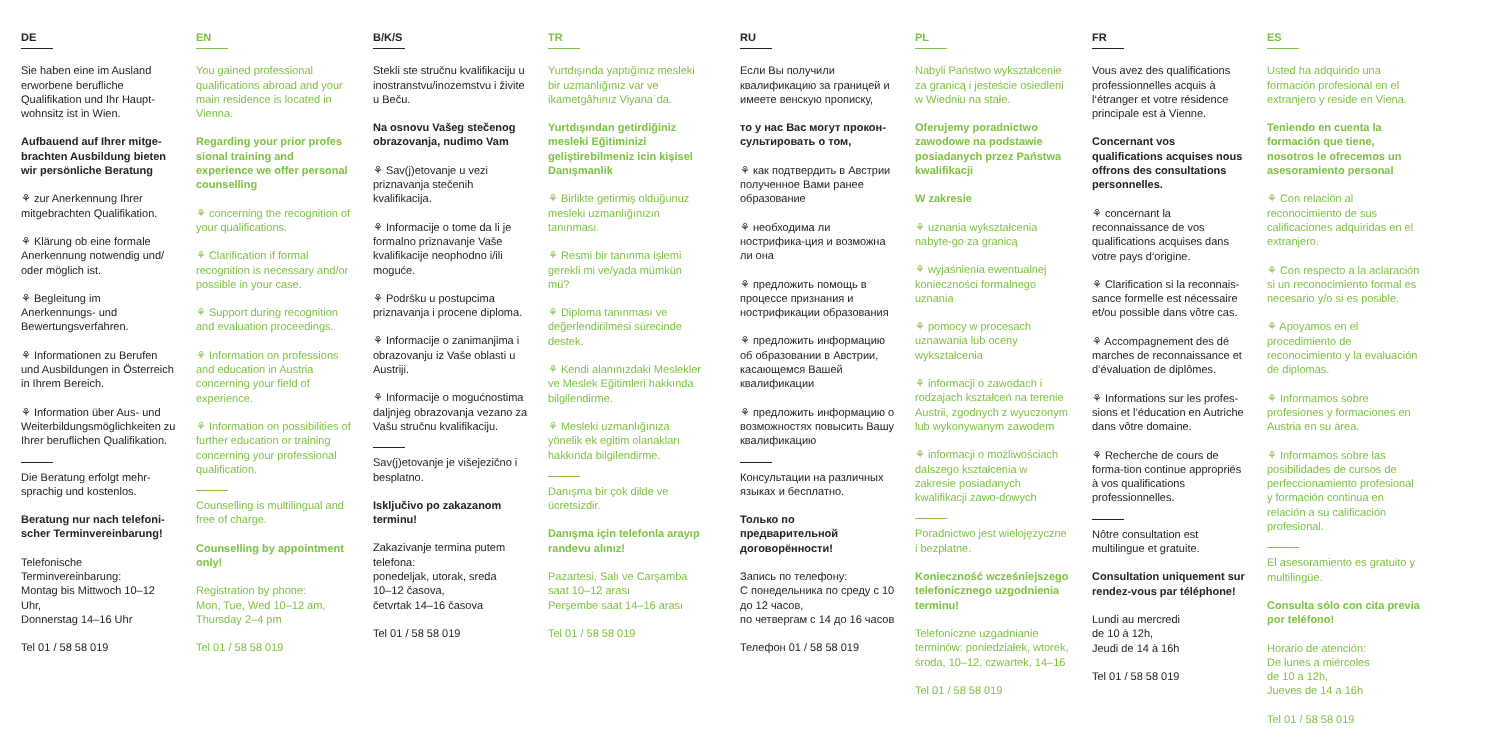DE
Sie haben eine im Ausland erworbene berufliche Qualifikation und Ihr Haupt-wohnsitz ist in Wien.
Aufbauend auf Ihrer mitge-brachten Ausbildung bieten wir persönliche Beratung
⚘ zur Anerkennung Ihrer mitgebrachten Qualifikation.
⚘ Klärung ob eine formale Anerkennung notwendig und/ oder möglich ist.
⚘ Begleitung im Anerkennungs- und Bewertungsverfahren.
⚘ Informationen zu Berufen und Ausbildungen in Österreich in Ihrem Bereich.
⚘ Information über Aus- und Weiterbildungsmöglichkeiten zu Ihrer beruflichen Qualifikation.
Die Beratung erfolgt mehr-sprachig und kostenlos.
Beratung nur nach telefoni-scher Terminvereinbarung!
Telefonische Terminvereinbarung:
Montag bis Mittwoch 10–12 Uhr,
Donnerstag 14–16 Uhr
Tel 01 / 58 58 019
EN
You gained professional qualifications abroad and your main residence is located in Vienna.
Regarding your prior profes sional training and experience we offer personal counselling
⚘ concerning the recognition of your qualifications.
⚘ Clarification if formal recognition is necessary and/or possible in your case.
⚘ Support during recognition and evaluation proceedings.
⚘ Information on professions and education in Austria concerning your field of experience.
⚘ Information on possibilities of further education or training concerning your professional qualification.
Counselling is multilingual and free of charge.
Counselling by appointment only!
Registration by phone:
Mon, Tue, Wed 10–12 am,
Thursday 2–4 pm
Tel 01 / 58 58 019
B/K/S
Stekli ste stručnu kvalifikaciju u inostranstvu/inozemstvu i živite u Beču.
Na osnovu Vašeg stečenog obrazovanja, nudimo Vam
⚘ Sav(j)etovanje u vezi priznavanja stečenih kvalifikacija.
⚘ Informacije o tome da li je formalno priznavanje Vaše kvalifikacije neophodno i/ili moguće.
⚘ Podršku u postupcima priznavanja i procene diploma.
⚘ Informacije o zanimanjima i obrazovanju iz Vaše oblasti u Austriji.
⚘ Informacije o mogućnostima daljnjeg obrazovanja vezano za Vašu stručnu kvalifikaciju.
Sav(j)etovanje je višejezično i besplatno.
Isključivo po zakazanom terminu!
Zakazivanje termina putem telefona:
ponedeljak, utorak, sreda
10–12 časova,
četvrtak 14–16 časova
Tel 01 / 58 58 019
TR
Yurtdışında yaptığınız mesleki bir uzmanlığınız var ve ikametgâhınız Viyana´da.
Yurtdışından getirdiğiniz mesleki Eğitiminizi geliştirebilmeniz icin kişisel Danışmanlik
⚘ Birlikte getirmiş olduğunuz mesleki uzmanlığınızın tanınması.
⚘ Resmi bir tanınma işlemi gerekli mi ve/yada mümkün mü?
⚘ Diploma tanınması ve değerlendirilmesi sürecinde destek.
⚘ Kendi alanınızdaki Meslekler ve Meslek Eğitimleri hakkında bilgilendirme.
⚘ Mesleki uzmanlığınıza yönelik ek egitim olanakları hakkında bilgilendirme.
Danışma bir çok dilde ve ücretsizdir.
Danışma için telefonla arayıp randevu alınız!
Pazartesi, Salı ve Carşamba saat 10–12 arası
Perşembe saat 14–16 arası
Tel 01 / 58 58 019
RU
Если Вы получили квалификацию за границей и имеете венскую прописку,
то у нас Вас могут прокон-сультировать о том,
⚘ как подтвердить в Австрии полученное Вами ранее образование
⚘ необходима ли нострифика-ция и возможна ли она
⚘ предложить помощь в процессе признания и нострификации образования
⚘ предложить информацию об образовании в Австрии, касающемся Вашей квалификации
⚘ предложить информацию о возможностях повысить Вашу квалификацию
Консультации на различных языках и бесплатно.
Только по предварительной договорённости!
Запись по телефону:
С понедельника по среду с 10 до 12 часов,
по четвергам с 14 до 16 часов
Телефон 01 / 58 58 019
PL
Nabyli Państwo wykształcenie za granicą i jesteście osiedleni w Wiedniu na stałe.
Oferujemy poradnictwo zawodowe na podstawie posiadanych przez Państwa kwalifikacji
W zakresie
⚘ uznania wykształcenia nabyte-go za granicą
⚘ wyjaśnienia ewentualnej konieczności formalnego uznania
⚘ pomocy w procesach uznawania lub oceny wykształcenia
⚘ informacji o zawodach i rodzajach kształceń na terenie Austrii, zgodnych z wyuczonym lub wykonywanym zawodem
⚘ informacji o możliwościach dalszego kształcenia w zakresie posiadanych kwalifikacji zawo-dowych
Poradnictwo jest wielojęzyczne i bezpłatne.
Konieczność wcześniejszego telefonicznego uzgodnienia terminu!
Telefoniczne uzgadnianie terminów: poniedziałek, wtorek, środa, 10–12, czwartek, 14–16
Tel 01 / 58 58 019
FR
Vous avez des qualifications professionnelles acquis à l‘étranger et votre résidence principale est à Vienne.
Concernant vos qualifications acquises nous offrons des consultations personnelles.
⚘ concernant la reconnaissance de vos qualifications acquises dans votre pays d‘origine.
⚘ Clarification si la reconnais-sance formelle est nécessaire et/ou possible dans vôtre cas.
⚘ Accompagnement des dé marches de reconnaissance et d’évaluation de diplômes.
⚘ Informations sur les profes-sions et l’éducation en Autriche dans vôtre domaine.
⚘ Recherche de cours de forma-tion continue appropriés à vos qualifications professionnelles.
Nôtre consultation est multilingue et gratuite.
Consultation uniquement sur rendez-vous par téléphone!
Lundi au mercredi
de 10 à 12h,
Jeudi de 14 à 16h
Tel 01 / 58 58 019
ES
Usted ha adquirido una formación profesional en el extranjero y reside en Viena.
Teniendo en cuenta la formación que tiene, nosotros le ofrecemos un asesoramiento personal
⚘ Con relación al reconocimiento de sus calificaciones adquiridas en el extranjero.
⚘ Con respecto a la aclaración si un reconocimiento formal es necesario y/o si es posible.
⚘ Apoyamos en el procedimiento de reconocimiento y la evaluación de diplomas.
⚘ Informamos sobre profesiones y formaciones en Austria en su área.
⚘ Informamos sobre las posibilidades de cursos de perfeccionamiento profesional y formación continua en relación a su calificación profesional.
El asesoramiento es gratuito y multilingüe.
Consulta sólo con cita previa por teléfono!
Horario de atención:
De lunes a miércoles
de 10 a 12h,
Jueves de 14 a 16h
Tel 01 / 58 58 019